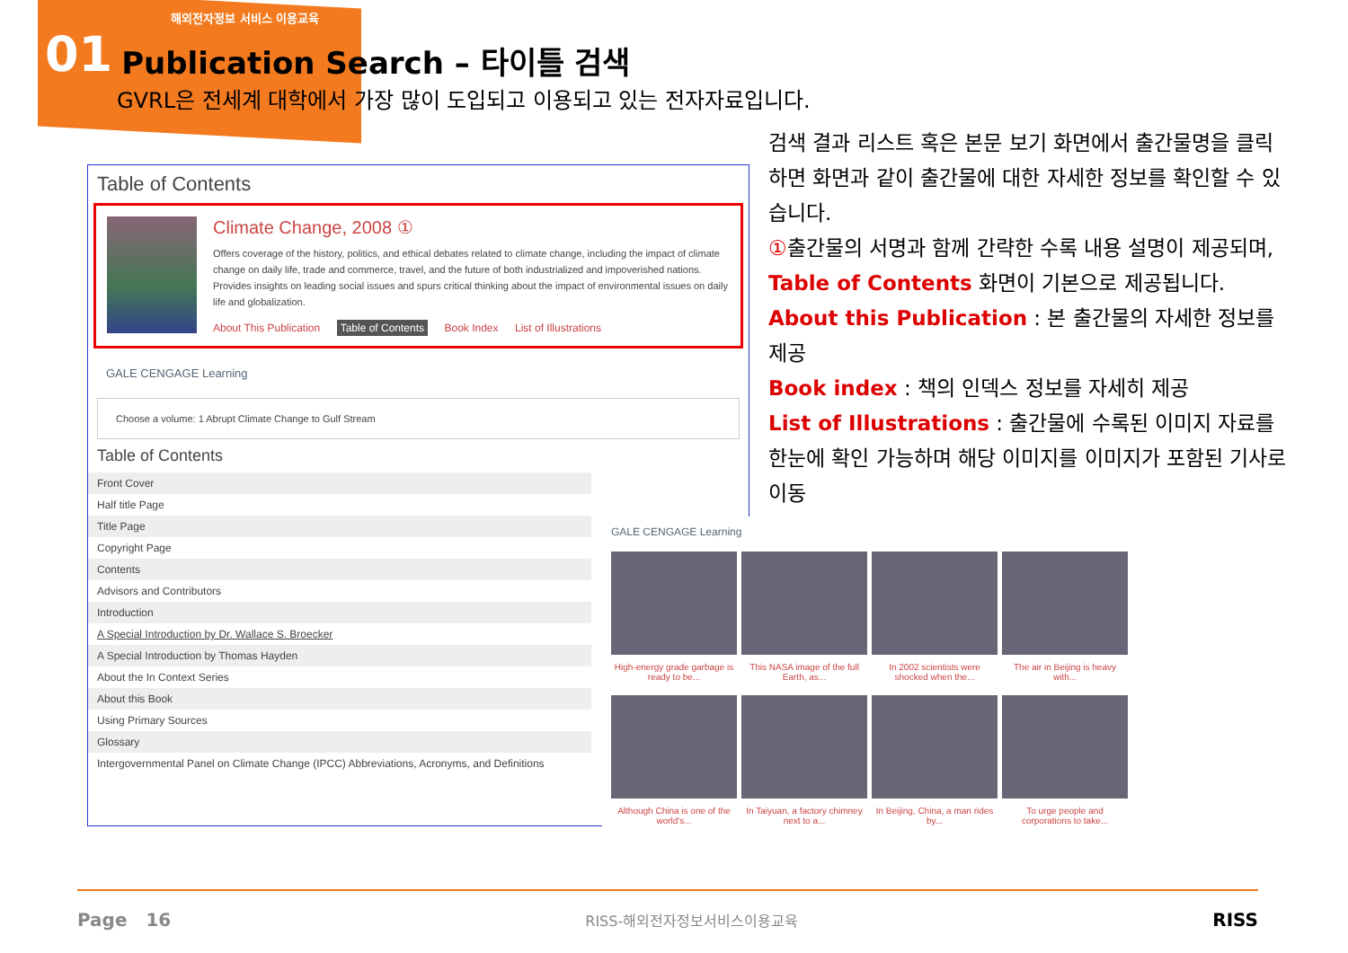해외전자정보 서비스 이용교육
01
Publication Search – 타이틀 검색
GVRL은 전세계 대학에서 가장 많이 도입되고 이용되고 있는 전자자료입니다.
Table of Contents
Climate Change, 2008 ①
Offers coverage of the history, politics, and ethical debates related to climate change, including the impact of climate change on daily life, trade and commerce, travel, and the future of both industrialized and impoverished nations. Provides insights on leading social issues and spurs critical thinking about the impact of environmental issues on daily life and globalization.
About This Publication Table of Contents Book Index List of Illustrations
GALE CENGAGE Learning
Choose a volume: 1 Abrupt Climate Change to Gulf Stream
Table of Contents
Front Cover
Half title Page
Title Page
Copyright Page
Contents
Advisors and Contributors
Introduction
A Special Introduction by Dr. Wallace S. Broecker
A Special Introduction by Thomas Hayden
About the In Context Series
About this Book
Using Primary Sources
Glossary
Intergovernmental Panel on Climate Change (IPCC) Abbreviations, Acronyms, and Definitions
검색 결과 리스트 혹은 본문 보기 화면에서 출간물명을 클릭하면 화면과 같이 출간물에 대한 자세한 정보를 확인할 수 있습니다.
①출간물의 서명과 함께 간략한 수록 내용 설명이 제공되며, Table of Contents 화면이 기본으로 제공됩니다.
About this Publication : 본 출간물의 자세한 정보를 제공
Book index : 책의 인덱스 정보를 자세히 제공
List of Illustrations : 출간물에 수록된 이미지 자료를 한눈에 확인 가능하며 해당 이미지를 이미지가 포함된 기사로 이동
GALE CENGAGE Learning
High-energy grade garbage is ready to be...
This NASA image of the full Earth, as...
In 2002 scientists were shocked when the...
The air in Beijing is heavy with...
Although China is one of the world's...
In Taiyuan, a factory chimney next to a...
In Beijing, China, a man rides by...
To urge people and corporations to take...
Page 16 RISS-해외전자정보서비스이용교육 RISS